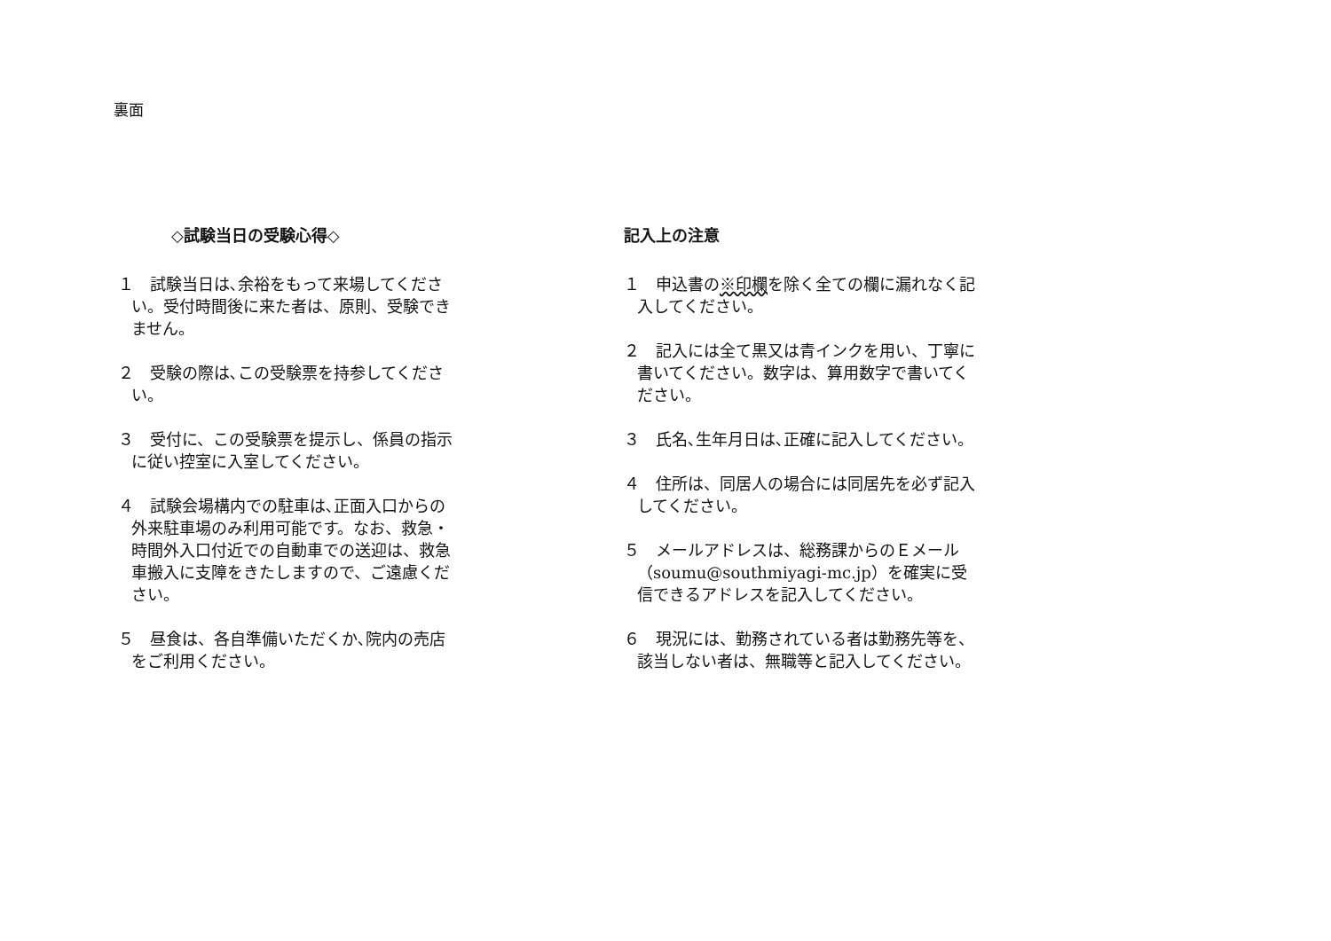裏面
◇試験当日の受験心得◇
１　試験当日は､余裕をもって来場してください。受付時間後に来た者は、原則、受験できません。
２　受験の際は､この受験票を持参してください。
３　受付に、この受験票を提示し、係員の指示に従い控室に入室してください。
４　試験会場構内での駐車は､正面入口からの外来駐車場のみ利用可能です。なお、救急・時間外入口付近での自動車での送迎は、救急車搬入に支障をきたしますので、ご遠慮ください。
５　昼食は、各自準備いただくか､院内の売店をご利用ください。
記入上の注意
１　申込書の※印欄を除く全ての欄に漏れなく記入してください。
２　記入には全て黒又は青インクを用い、丁寧に書いてください。数字は、算用数字で書いてください。
３　氏名､生年月日は､正確に記入してください。
４　住所は、同居人の場合には同居先を必ず記入してください。
５　メールアドレスは、総務課からのＥメール（soumu@southmiyagi-mc.jp）を確実に受信できるアドレスを記入してください。
６　現況には、勤務されている者は勤務先等を、該当しない者は、無職等と記入してください。